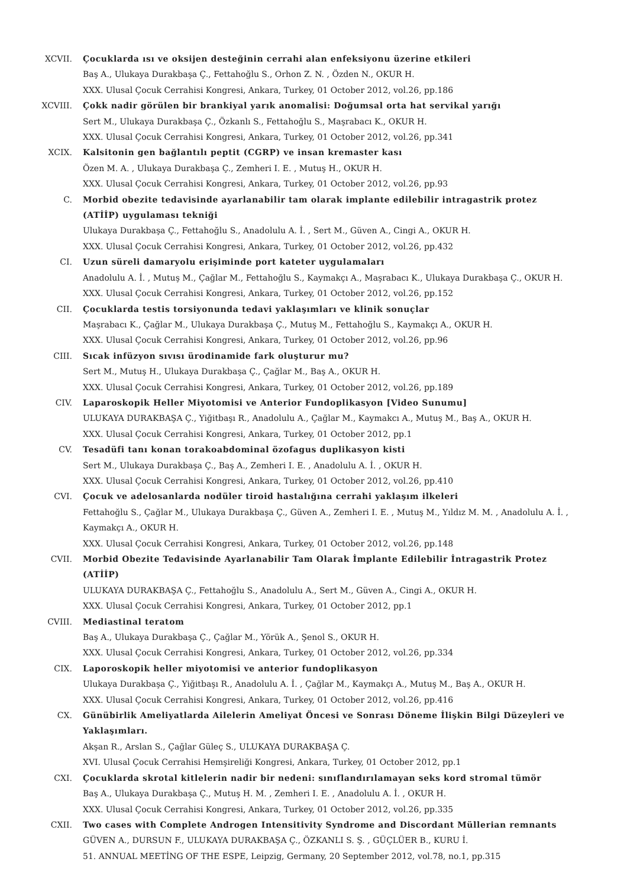XCVII. Çocuklarda ısı ve oksijen desteğinin cerrahi alan enfeksiyonu üzerine etkileri
Baş A., Ulukaya Durakbaşa Ç., Fettahoğlu S., Orhon Z. N. , Özden N., OKUR H.
XXX. Ulusal Çocuk Cerrahisi Kongresi, Ankara, Turkey, 01 October 2012, vol.26, pp.186
XCVIII. Çokk nadir görülen bir brankiyal yarık anomalisi: Doğumsal orta hat servikal yarığı
Sert M., Ulukaya Durakbaşa Ç., Özkanlı S., Fettahoğlu S., Maşrabacı K., OKUR H.
XXX. Ulusal Çocuk Cerrahisi Kongresi, Ankara, Turkey, 01 October 2012, vol.26, pp.341
XCIX. Kalsitonin gen bağlantılı peptit (CGRP) ve insan kremaster kası
Özen M. A. , Ulukaya Durakbaşa Ç., Zemheri I. E. , Mutuş H., OKUR H.
XXX. Ulusal Çocuk Cerrahisi Kongresi, Ankara, Turkey, 01 October 2012, vol.26, pp.93
C. Morbid obezite tedavisinde ayarlanabilir tam olarak implante edilebilir intragastrik protez (ATİİP) uygulaması tekniği
Ulukaya Durakbaşa Ç., Fettahoğlu S., Anadolulu A. İ. , Sert M., Güven A., Cingi A., OKUR H.
XXX. Ulusal Çocuk Cerrahisi Kongresi, Ankara, Turkey, 01 October 2012, vol.26, pp.432
CI. Uzun süreli damaryolu erişiminde port kateter uygulamaları
Anadolulu A. İ. , Mutuş M., Çağlar M., Fettahoğlu S., Kaymakçı A., Maşrabacı K., Ulukaya Durakbaşa Ç., OKUR H.
XXX. Ulusal Çocuk Cerrahisi Kongresi, Ankara, Turkey, 01 October 2012, vol.26, pp.152
CII. Çocuklarda testis torsiyonunda tedavi yaklaşımları ve klinik sonuçlar
Maşrabacı K., Çağlar M., Ulukaya Durakbaşa Ç., Mutuş M., Fettahoğlu S., Kaymakçı A., OKUR H.
XXX. Ulusal Çocuk Cerrahisi Kongresi, Ankara, Turkey, 01 October 2012, vol.26, pp.96
CIII. Sıcak infüzyon sıvısı ürodinamide fark oluşturur mu?
Sert M., Mutuş H., Ulukaya Durakbaşa Ç., Çağlar M., Baş A., OKUR H.
XXX. Ulusal Çocuk Cerrahisi Kongresi, Ankara, Turkey, 01 October 2012, vol.26, pp.189
CIV. Laparoskopik Heller Miyotomisi ve Anterior Fundoplikasyon [Video Sunumu]
ULUKAYA DURAKBAŞA Ç., Yiğitbaşı R., Anadolulu A., Çağlar M., Kaymakcı A., Mutuş M., Baş A., OKUR H.
XXX. Ulusal Çocuk Cerrahisi Kongresi, Ankara, Turkey, 01 October 2012, pp.1
CV. Tesadüfi tanı konan torakoabdominal özofagus duplikasyon kisti
Sert M., Ulukaya Durakbaşa Ç., Baş A., Zemheri I. E. , Anadolulu A. İ. , OKUR H.
XXX. Ulusal Çocuk Cerrahisi Kongresi, Ankara, Turkey, 01 October 2012, vol.26, pp.410
CVI. Çocuk ve adelosanlarda nodüler tiroid hastalığına cerrahi yaklaşım ilkeleri
Fettahoğlu S., Çağlar M., Ulukaya Durakbaşa Ç., Güven A., Zemheri I. E. , Mutuş M., Yıldız M. M. , Anadolulu A. İ. , Kaymakçı A., OKUR H.
XXX. Ulusal Çocuk Cerrahisi Kongresi, Ankara, Turkey, 01 October 2012, vol.26, pp.148
CVII. Morbid Obezite Tedavisinde Ayarlanabilir Tam Olarak İmplante Edilebilir İntragastrik Protez (ATİİP)
ULUKAYA DURAKBAŞA Ç., Fettahoğlu S., Anadolulu A., Sert M., Güven A., Cingi A., OKUR H.
XXX. Ulusal Çocuk Cerrahisi Kongresi, Ankara, Turkey, 01 October 2012, pp.1
CVIII. Mediastinal teratom
Baş A., Ulukaya Durakbaşa Ç., Çağlar M., Yörük A., Şenol S., OKUR H.
XXX. Ulusal Çocuk Cerrahisi Kongresi, Ankara, Turkey, 01 October 2012, vol.26, pp.334
CIX. Laporoskopik heller miyotomisi ve anterior fundoplikasyon
Ulukaya Durakbaşa Ç., Yiğitbaşı R., Anadolulu A. İ. , Çağlar M., Kaymakçı A., Mutuş M., Baş A., OKUR H.
XXX. Ulusal Çocuk Cerrahisi Kongresi, Ankara, Turkey, 01 October 2012, vol.26, pp.416
CX. Günübirlik Ameliyatlarda Ailelerin Ameliyat Öncesi ve Sonrası Döneme İlişkin Bilgi Düzeyleri ve Yaklaşımları.
Akşan R., Arslan S., Çağlar Güleç S., ULUKAYA DURAKBAŞA Ç.
XVI. Ulusal Çocuk Cerrahisi Hemşireliği Kongresi, Ankara, Turkey, 01 October 2012, pp.1
CXI. Çocuklarda skrotal kitlelerin nadir bir nedeni: sınıflandırılamayan seks kord stromal tümör
Baş A., Ulukaya Durakbaşa Ç., Mutuş H. M. , Zemheri I. E. , Anadolulu A. İ. , OKUR H.
XXX. Ulusal Çocuk Cerrahisi Kongresi, Ankara, Turkey, 01 October 2012, vol.26, pp.335
CXII. Two cases with Complete Androgen Intensitivity Syndrome and Discordant Müllerian remnants
GÜVEN A., DURSUN F., ULUKAYA DURAKBAŞA Ç., ÖZKANLI S. Ş. , GÜÇLÜER B., KURU İ.
51. ANNUAL MEETİNG OF THE ESPE, Leipzig, Germany, 20 September 2012, vol.78, no.1, pp.315